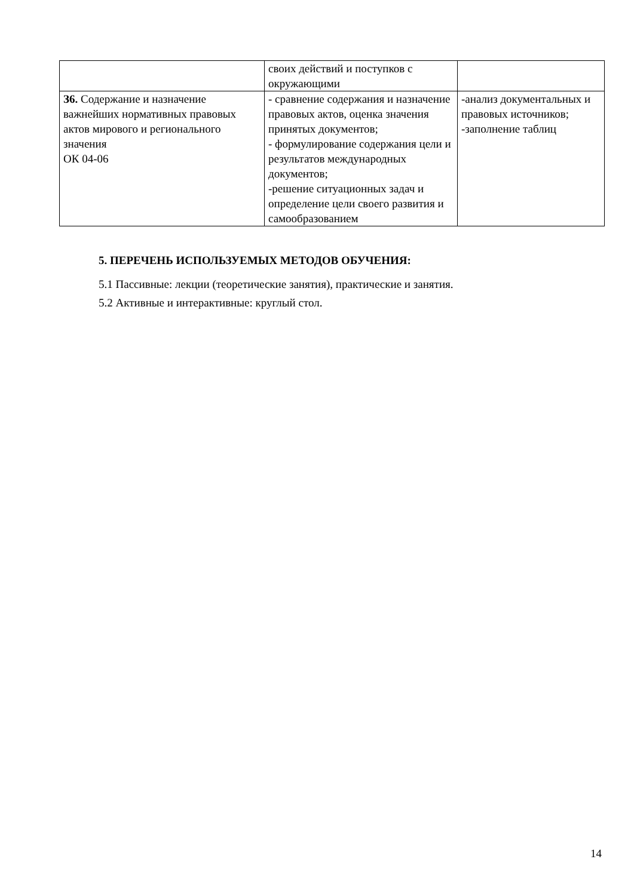| | своих действий и поступков с окружающими | |
| З6. Содержание и назначение важнейших нормативных правовых актов мирового и регионального значения ОК 04-06 | - сравнение содержания и назначение правовых актов, оценка значения принятых документов; - формулирование содержания цели и результатов международных документов; -решение ситуационных задач и определение цели своего развития и самообразованием | -анализ документальных и правовых источников; -заполнение таблиц |
5. ПЕРЕЧЕНЬ ИСПОЛЬЗУЕМЫХ МЕТОДОВ ОБУЧЕНИЯ:
5.1 Пассивные: лекции (теоретические занятия), практические и занятия.
5.2 Активные и интерактивные: круглый стол.
14